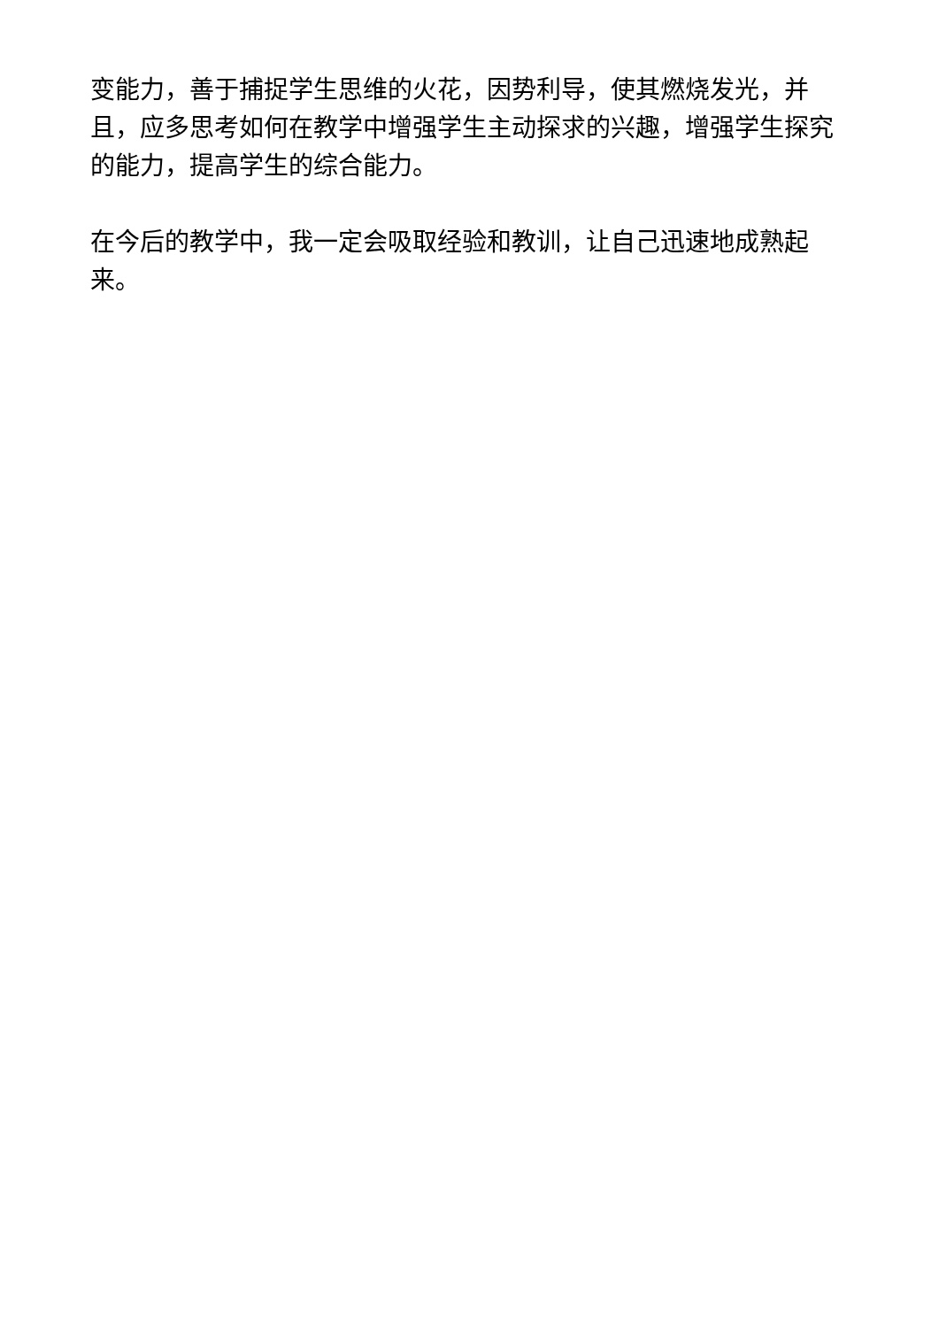变能力，善于捕捉学生思维的火花，因势利导，使其燃烧发光，并且，应多思考如何在教学中增强学生主动探求的兴趣，增强学生探究的能力，提高学生的综合能力。
在今后的教学中，我一定会吸取经验和教训，让自己迅速地成熟起来。